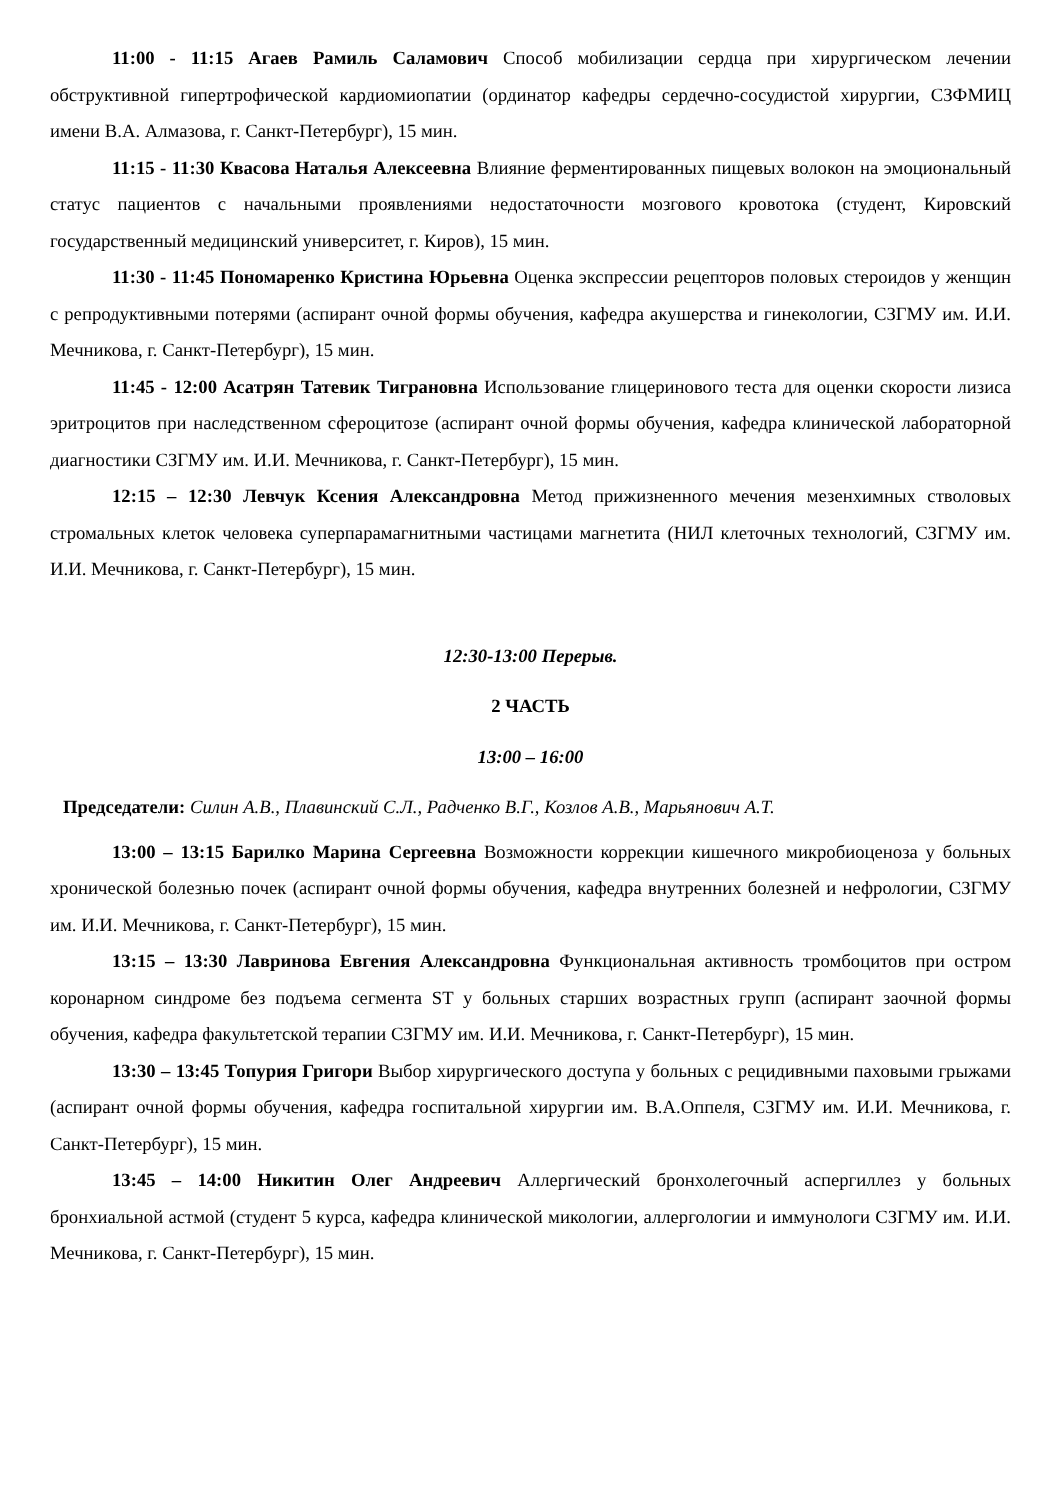11:00 - 11:15 Агаев Рамиль Саламович Способ мобилизации сердца при хирургическом лечении обструктивной гипертрофической кардиомиопатии (ординатор кафедры сердечно-сосудистой хирургии, СЗФМИЦ имени В.А. Алмазова, г. Санкт-Петербург), 15 мин.
11:15 - 11:30 Квасова Наталья Алексеевна Влияние ферментированных пищевых волокон на эмоциональный статус пациентов с начальными проявлениями недостаточности мозгового кровотока (студент, Кировский государственный медицинский университет, г. Киров), 15 мин.
11:30 - 11:45 Пономаренко Кристина Юрьевна Оценка экспрессии рецепторов половых стероидов у женщин с репродуктивными потерями (аспирант очной формы обучения, кафедра акушерства и гинекологии, СЗГМУ им. И.И. Мечникова, г. Санкт-Петербург), 15 мин.
11:45 - 12:00 Асатрян Татевик Тиграновна Использование глицеринового теста для оценки скорости лизиса эритроцитов при наследственном сфероцитозе (аспирант очной формы обучения, кафедра клинической лабораторной диагностики СЗГМУ им. И.И. Мечникова, г. Санкт-Петербург), 15 мин.
12:15 – 12:30 Левчук Ксения Александровна Метод прижизненного мечения мезенхимных стволовых стромальных клеток человека суперпарамагнитными частицами магнетита (НИЛ клеточных технологий, СЗГМУ им. И.И. Мечникова, г. Санкт-Петербург), 15 мин.
12:30-13:00 Перерыв.
2 ЧАСТЬ
13:00 – 16:00
Председатели: Силин А.В., Плавинский С.Л., Радченко В.Г., Козлов А.В., Марьянович А.Т.
13:00 – 13:15 Барилко Марина Сергеевна Возможности коррекции кишечного микробиоценоза у больных хронической болезнью почек (аспирант очной формы обучения, кафедра внутренних болезней и нефрологии, СЗГМУ им. И.И. Мечникова, г. Санкт-Петербург), 15 мин.
13:15 – 13:30 Лавринова Евгения Александровна Функциональная активность тромбоцитов при остром коронарном синдроме без подъема сегмента ST у больных старших возрастных групп (аспирант заочной формы обучения, кафедра факультетской терапии СЗГМУ им. И.И. Мечникова, г. Санкт-Петербург), 15 мин.
13:30 – 13:45 Топурия Григори Выбор хирургического доступа у больных с рецидивными паховыми грыжами (аспирант очной формы обучения, кафедра госпитальной хирургии им. В.А.Оппеля, СЗГМУ им. И.И. Мечникова, г. Санкт-Петербург), 15 мин.
13:45 – 14:00 Никитин Олег Андреевич Аллергический бронхолегочный аспергиллез у больных бронхиальной астмой (студент 5 курса, кафедра клинической микологии, аллергологии и иммунологи СЗГМУ им. И.И. Мечникова, г. Санкт-Петербург), 15 мин.